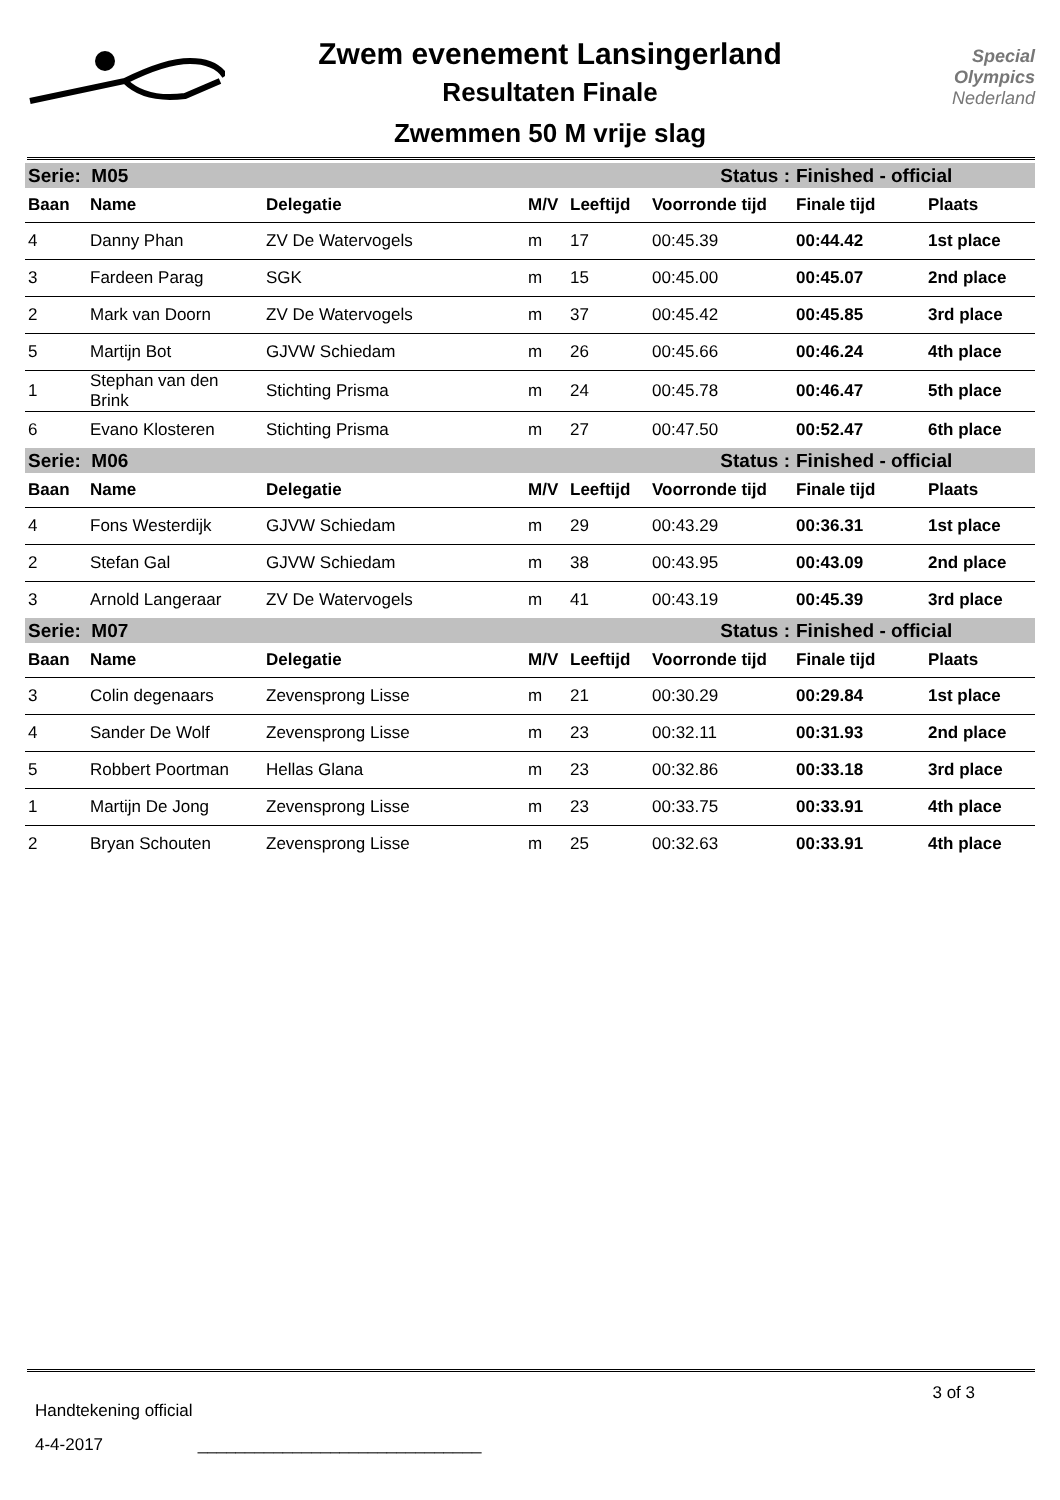Zwem evenement Lansingerland
Resultaten Finale
Zwemmen 50 M vrije slag
Special
Olympics
Nederland
| Serie: M05 | | | | | Status : | Finished - official | |
| Baan | Name | Delegatie | M/V | Leeftijd | Voorronde tijd | Finale tijd | Plaats |
| 4 | Danny Phan | ZV De Watervogels | m | 17 | 00:45.39 | 00:44.42 | 1st place |
| 3 | Fardeen Parag | SGK | m | 15 | 00:45.00 | 00:45.07 | 2nd place |
| 2 | Mark van Doorn | ZV De Watervogels | m | 37 | 00:45.42 | 00:45.85 | 3rd place |
| 5 | Martijn Bot | GJVW Schiedam | m | 26 | 00:45.66 | 00:46.24 | 4th place |
| 1 | Stephan van den Brink | Stichting Prisma | m | 24 | 00:45.78 | 00:46.47 | 5th place |
| 6 | Evano Klosteren | Stichting Prisma | m | 27 | 00:47.50 | 00:52.47 | 6th place |
| Serie: M06 | | | | | Status : | Finished - official | |
| Baan | Name | Delegatie | M/V | Leeftijd | Voorronde tijd | Finale tijd | Plaats |
| 4 | Fons Westerdijk | GJVW Schiedam | m | 29 | 00:43.29 | 00:36.31 | 1st place |
| 2 | Stefan Gal | GJVW Schiedam | m | 38 | 00:43.95 | 00:43.09 | 2nd place |
| 3 | Arnold Langeraar | ZV De Watervogels | m | 41 | 00:43.19 | 00:45.39 | 3rd place |
| Serie: M07 | | | | | Status : | Finished - official | |
| Baan | Name | Delegatie | M/V | Leeftijd | Voorronde tijd | Finale tijd | Plaats |
| 3 | Colin degenaars | Zevensprong Lisse | m | 21 | 00:30.29 | 00:29.84 | 1st place |
| 4 | Sander De Wolf | Zevensprong Lisse | m | 23 | 00:32.11 | 00:31.93 | 2nd place |
| 5 | Robbert Poortman | Hellas Glana | m | 23 | 00:32.86 | 00:33.18 | 3rd place |
| 1 | Martijn De Jong | Zevensprong Lisse | m | 23 | 00:33.75 | 00:33.91 | 4th place |
| 2 | Bryan Schouten | Zevensprong Lisse | m | 25 | 00:32.63 | 00:33.91 | 4th place |
Handtekening official 3 of 3
4-4-2017 ______________________________